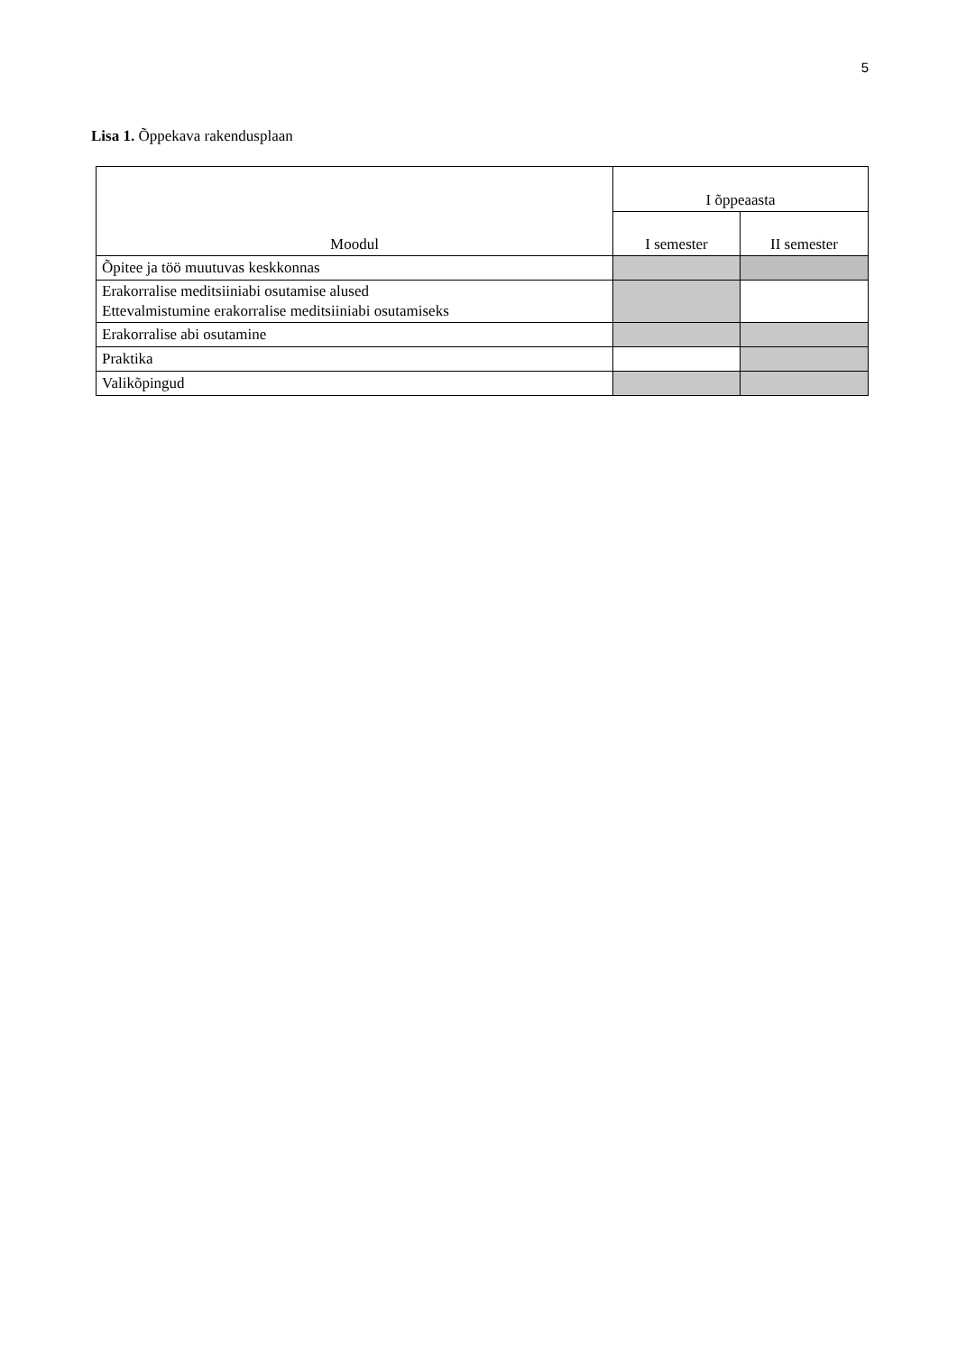5
Lisa 1. Õppekava rakendusplaan
| Moodul | I õppeaasta | |
| --- | --- | --- |
| | I semester | II semester |
| Õpitee ja töö muutuvas keskkonnas | | |
| Erakorralise meditsiiniabi osutamise alused Ettevalmistumine erakorralise meditsiiniabi osutamiseks | | |
| Erakorralise abi osutamine | | |
| Praktika | | |
| Valikõpingud | | |